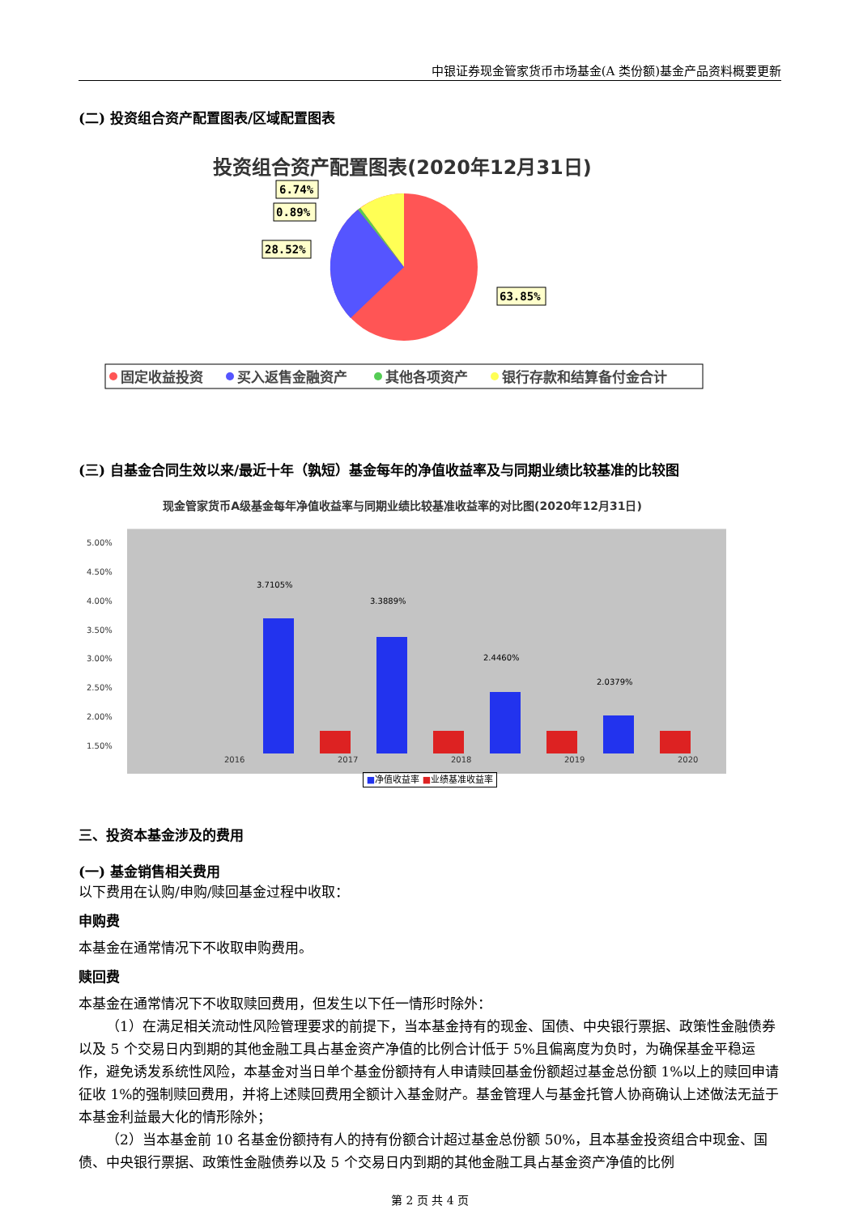中银证券现金管家货币市场基金(A 类份额)基金产品资料概要更新
(二) 投资组合资产配置图表/区域配置图表
投资组合资产配置图表(2020年12月31日)
6.74%
0.89%
28.52%
63.85%
固定收益投资
买入返售金融资产
其他各项资产
银行存款和结算备付金合计
(三) 自基金合同生效以来/最近十年（孰短）基金每年的净值收益率及与同期业绩比较基准的比较图
现金管家货币A级基金每年净值收益率与同期业绩比较基准收益率的对比图(2020年12月31日)
5.00%
4.50%
4.00%
3.50%
3.00%
2.50%
2.00%
1.50%
2016
2017
2018
2019
2020
3.7105%
3.3889%
2.4460%
2.0379%
■净值收益率 ■业绩基准收益率
三、投资本基金涉及的费用
(一) 基金销售相关费用
以下费用在认购/申购/赎回基金过程中收取：
申购费
本基金在通常情况下不收取申购费用。
赎回费
本基金在通常情况下不收取赎回费用，但发生以下任一情形时除外：
（1）在满足相关流动性风险管理要求的前提下，当本基金持有的现金、国债、中央银行票据、政策性金融债券以及 5 个交易日内到期的其他金融工具占基金资产净值的比例合计低于 5%且偏离度为负时，为确保基金平稳运作，避免诱发系统性风险，本基金对当日单个基金份额持有人申请赎回基金份额超过基金总份额 1%以上的赎回申请征收 1%的强制赎回费用，并将上述赎回费用全额计入基金财产。基金管理人与基金托管人协商确认上述做法无益于本基金利益最大化的情形除外；
（2）当本基金前 10 名基金份额持有人的持有份额合计超过基金总份额 50%，且本基金投资组合中现金、国债、中央银行票据、政策性金融债券以及 5 个交易日内到期的其他金融工具占基金资产净值的比例
第 2 页 共 4 页